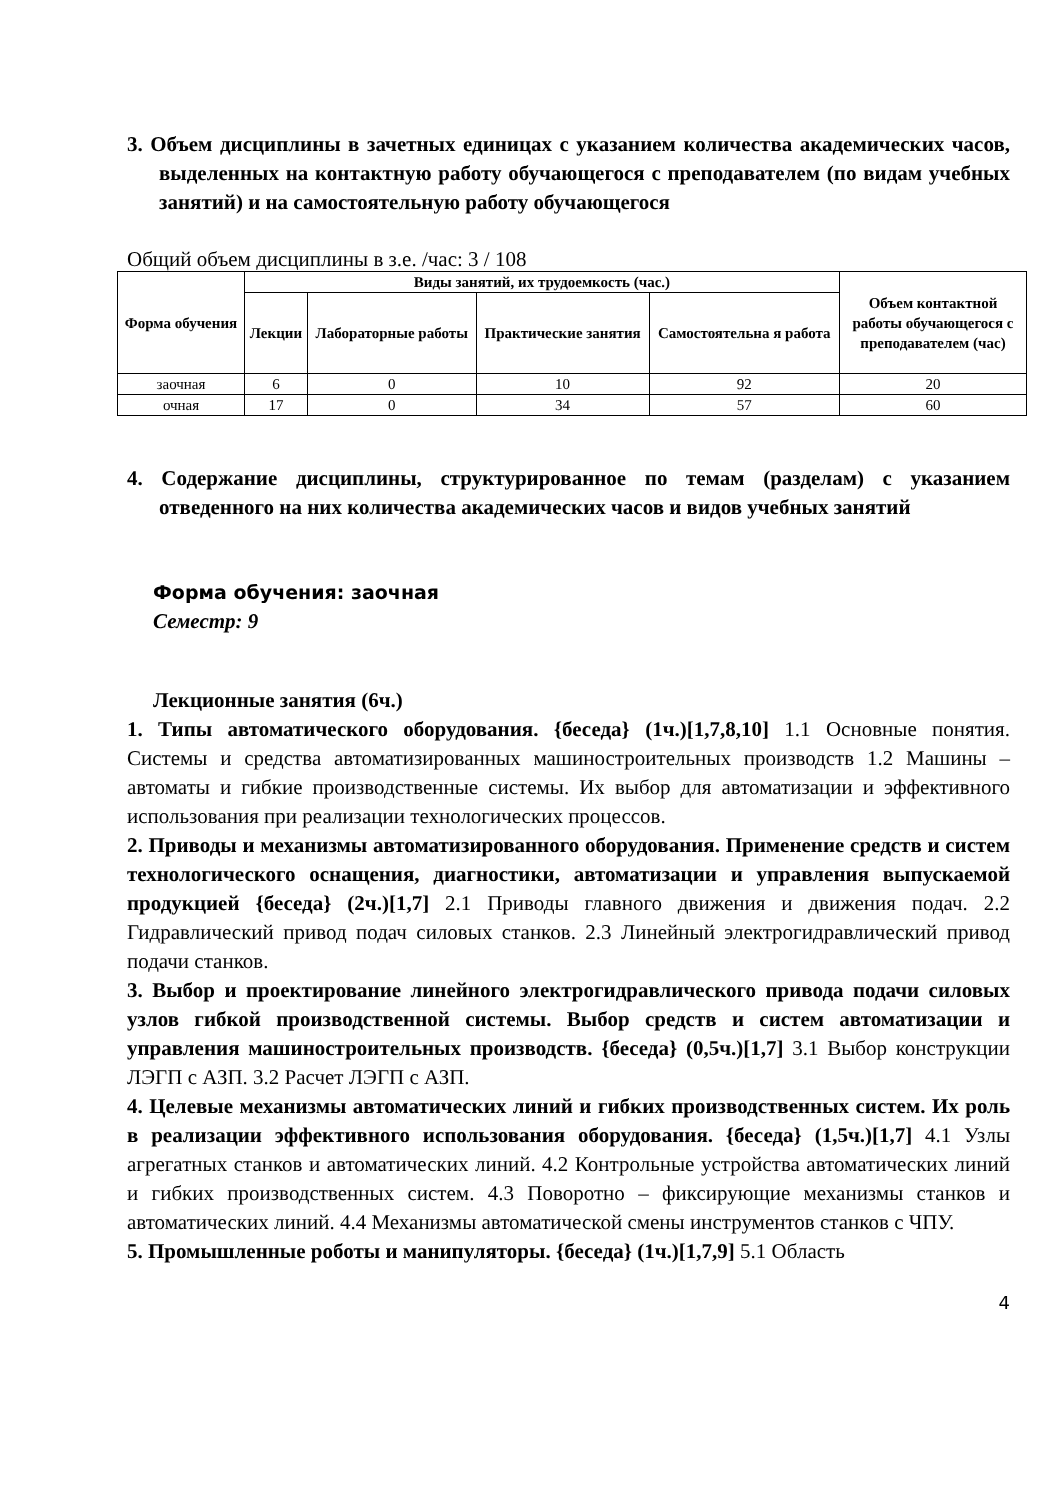3. Объем дисциплины в зачетных единицах с указанием количества академических часов, выделенных на контактную работу обучающегося с преподавателем (по видам учебных занятий) и на самостоятельную работу обучающегося
Общий объем дисциплины в з.е. /час: 3 / 108
| Форма обучения | Виды занятий, их трудоемкость (час.) | | | | Объем контактной работы обучающегося с преподавателем (час) |
| --- | --- | --- | --- | --- | --- |
| | Лекции | Лабораторные работы | Практические занятия | Самостоятельна я работа | |
| заочная | 6 | 0 | 10 | 92 | 20 |
| очная | 17 | 0 | 34 | 57 | 60 |
4. Содержание дисциплины, структурированное по темам (разделам) с указанием отведенного на них количества академических часов и видов учебных занятий
Форма обучения: заочная
Семестр: 9
Лекционные занятия (6ч.)
1. Типы автоматического оборудования. {беседа} (1ч.)[1,7,8,10] 1.1 Основные понятия. Системы и средства автоматизированных машиностроительных производств 1.2 Машины – автоматы и гибкие производственные системы. Их выбор для автоматизации и эффективного использования при реализации технологических процессов.
2. Приводы и механизмы автоматизированного оборудования. Применение средств и систем технологического оснащения, диагностики, автоматизации и управления выпускаемой продукцией {беседа} (2ч.)[1,7] 2.1 Приводы главного движения и движения подач. 2.2 Гидравлический привод подач силовых станков. 2.3 Линейный электрогидравлический привод подачи станков.
3. Выбор и проектирование линейного электрогидравлического привода подачи силовых узлов гибкой производственной системы. Выбор средств и систем автоматизации и управления машиностроительных производств. {беседа} (0,5ч.)[1,7] 3.1 Выбор конструкции ЛЭГП с АЗП. 3.2 Расчет ЛЭГП с АЗП.
4. Целевые механизмы автоматических линий и гибких производственных систем. Их роль в реализации эффективного использования оборудования. {беседа} (1,5ч.)[1,7] 4.1 Узлы агрегатных станков и автоматических линий. 4.2 Контрольные устройства автоматических линий и гибких производственных систем. 4.3 Поворотно – фиксирующие механизмы станков и автоматических линий. 4.4 Механизмы автоматической смены инструментов станков с ЧПУ.
5. Промышленные роботы и манипуляторы. {беседа} (1ч.)[1,7,9] 5.1 Область
4